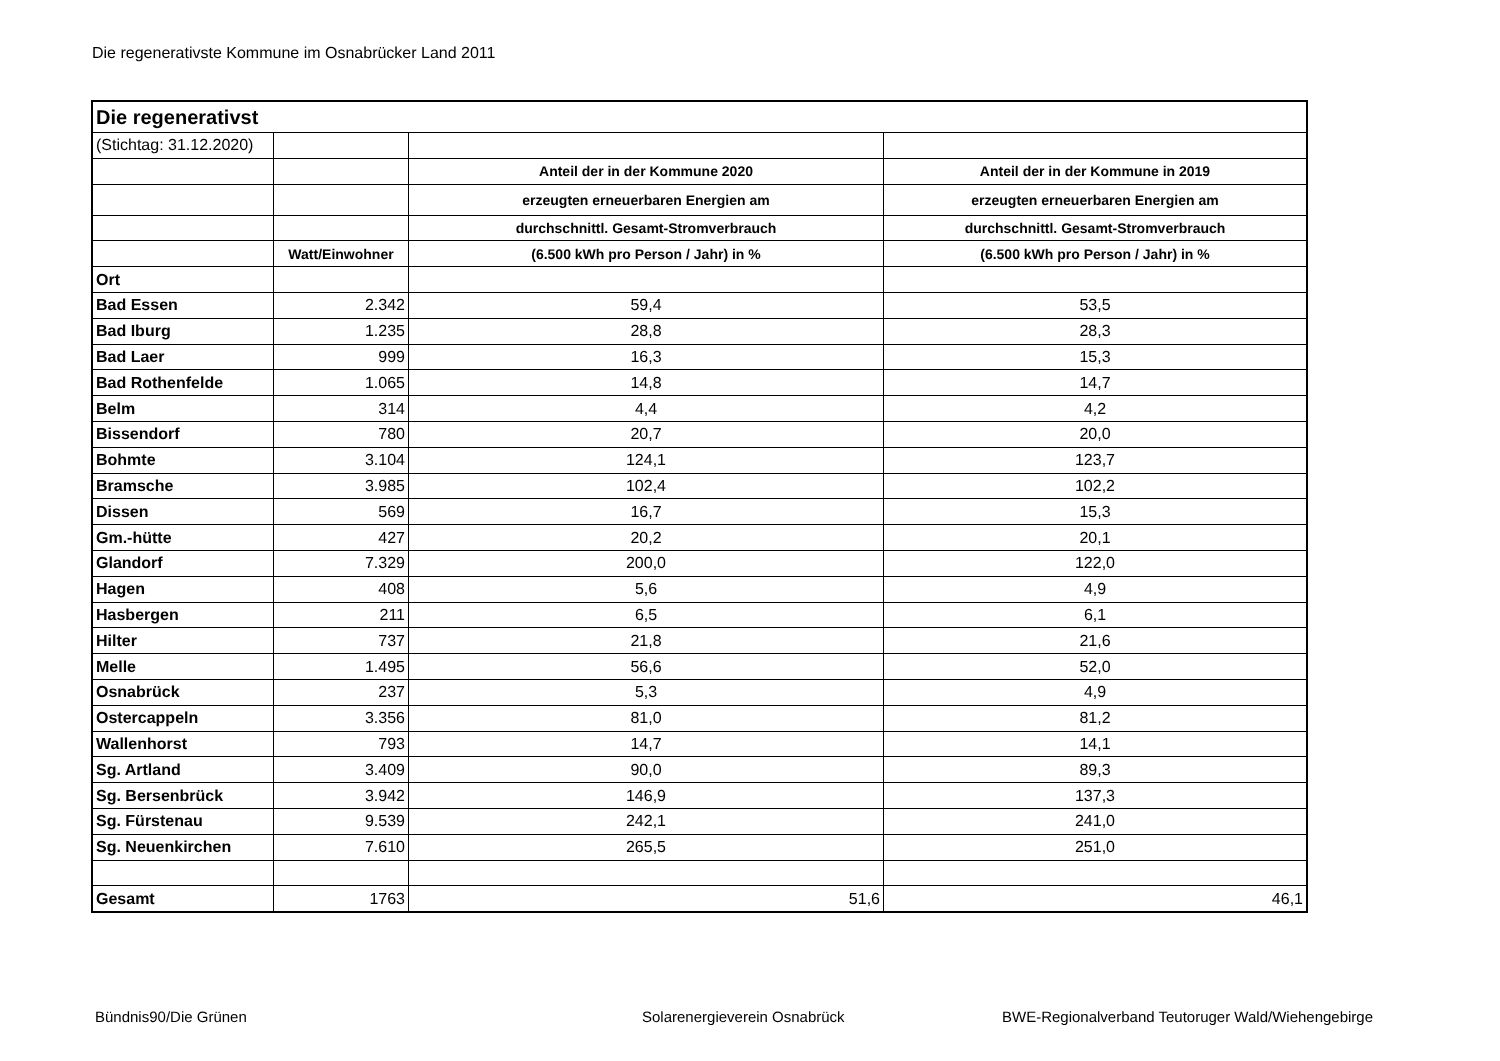Die regenerativste Kommune im Osnabrücker Land 2011
| Die regenerativst | | | |
| (Stichtag: 31.12.2020) | | | |
| | | Anteil der in der Kommune 2020 | Anteil der in der Kommune in 2019 |
| | | erzeugten erneuerbaren Energien am | erzeugten erneuerbaren Energien am |
| | | durchschnittl. Gesamt-Stromverbrauch | durchschnittl. Gesamt-Stromverbrauch |
| | Watt/Einwohner | (6.500 kWh pro Person / Jahr) in % | (6.500 kWh pro Person / Jahr) in % |
| Ort | | | |
| Bad Essen | 2.342 | 59,4 | 53,5 |
| Bad Iburg | 1.235 | 28,8 | 28,3 |
| Bad Laer | 999 | 16,3 | 15,3 |
| Bad Rothenfelde | 1.065 | 14,8 | 14,7 |
| Belm | 314 | 4,4 | 4,2 |
| Bissendorf | 780 | 20,7 | 20,0 |
| Bohmte | 3.104 | 124,1 | 123,7 |
| Bramsche | 3.985 | 102,4 | 102,2 |
| Dissen | 569 | 16,7 | 15,3 |
| Gm.-hütte | 427 | 20,2 | 20,1 |
| Glandorf | 7.329 | 200,0 | 122,0 |
| Hagen | 408 | 5,6 | 4,9 |
| Hasbergen | 211 | 6,5 | 6,1 |
| Hilter | 737 | 21,8 | 21,6 |
| Melle | 1.495 | 56,6 | 52,0 |
| Osnabrück | 237 | 5,3 | 4,9 |
| Ostercappeln | 3.356 | 81,0 | 81,2 |
| Wallenhorst | 793 | 14,7 | 14,1 |
| Sg. Artland | 3.409 | 90,0 | 89,3 |
| Sg. Bersenbrück | 3.942 | 146,9 | 137,3 |
| Sg. Fürstenau | 9.539 | 242,1 | 241,0 |
| Sg. Neuenkirchen | 7.610 | 265,5 | 251,0 |
| Gesamt | 1763 | 51,6 | 46,1 |
Bündnis90/Die Grünen Solarenergieverein Osnabrück BWE-Regionalverband Teutoruger Wald/Wiehengebirge